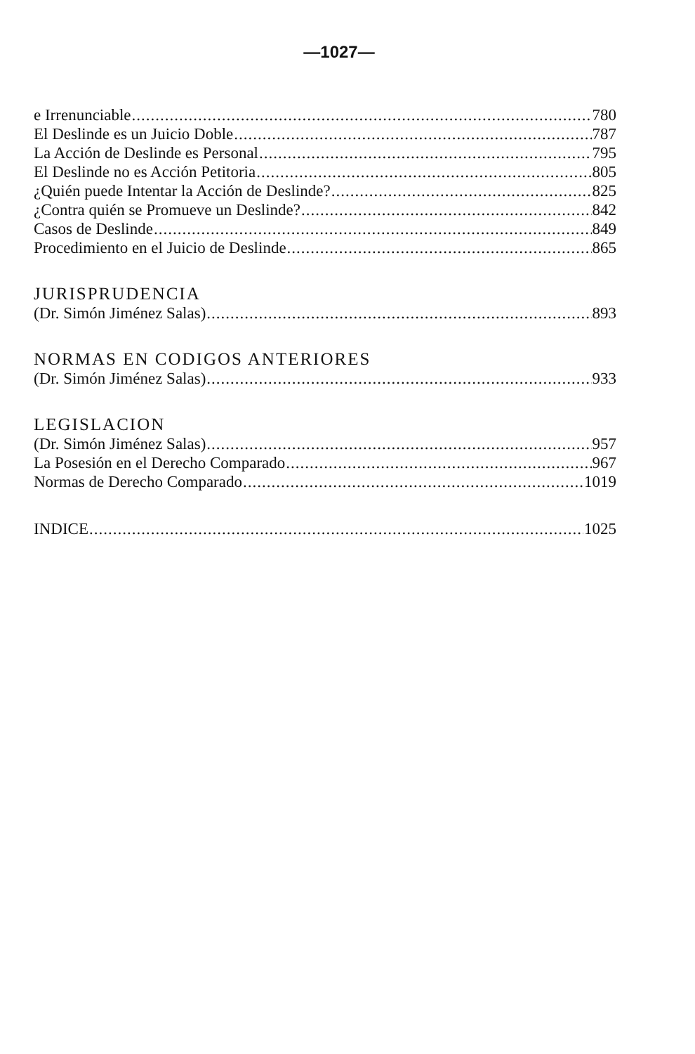—1027—
e Irrenunciable 780
El Deslinde es un Juicio Doble 787
La Acción de Deslinde es Personal 795
El Deslinde no es Acción Petitoria 805
¿Quién puede Intentar la Acción de Deslinde? 825
¿Contra quién se Promueve un Deslinde? 842
Casos de Deslinde 849
Procedimiento en el Juicio de Deslinde 865
JURISPRUDENCIA
(Dr. Simón Jiménez Salas) 893
NORMAS EN CODIGOS ANTERIORES
(Dr. Simón Jiménez Salas) 933
LEGISLACION
(Dr. Simón Jiménez Salas) 957
La Posesión en el Derecho Comparado 967
Normas de Derecho Comparado 1019
INDICE 1025